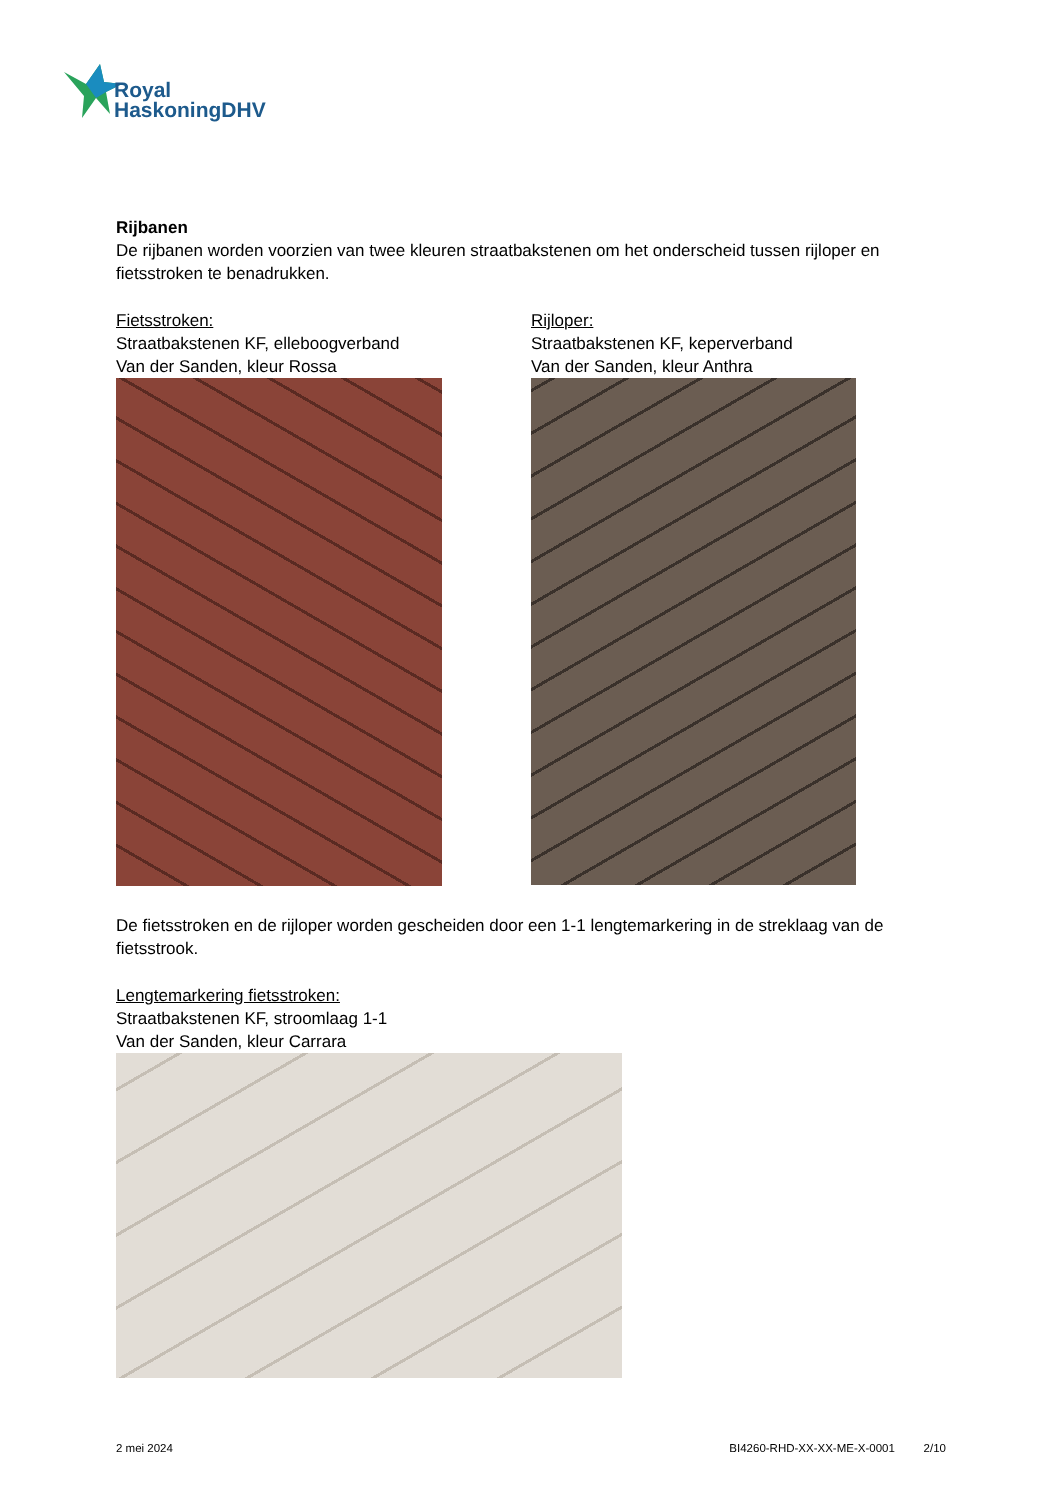Royal
HaskoningDHV
Rijbanen
De rijbanen worden voorzien van twee kleuren straatbakstenen om het onderscheid tussen rijloper en fietsstroken te benadrukken.
Fietsstroken:
Straatbakstenen KF, elleboogverband
Van der Sanden, kleur Rossa
Rijloper:
Straatbakstenen KF, keperverband
Van der Sanden, kleur Anthra
De fietsstroken en de rijloper worden gescheiden door een 1-1 lengtemarkering in de streklaag van de fietsstrook.
Lengtemarkering fietsstroken:
Straatbakstenen KF, stroomlaag 1-1
Van der Sanden, kleur Carrara
2 mei 2024 BI4260-RHD-XX-XX-ME-X-0001 2/10